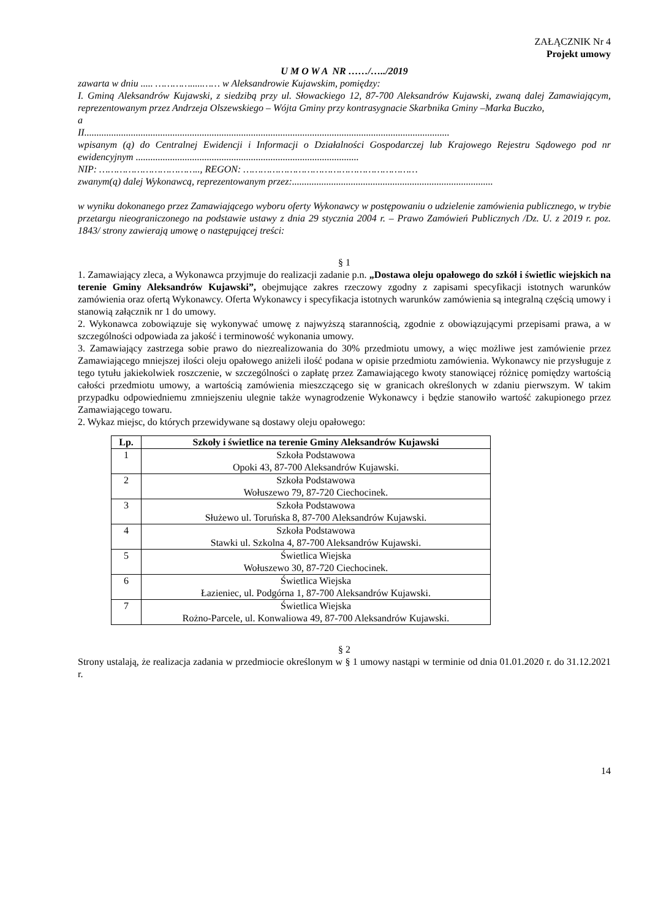ZAŁĄCZNIK Nr 4
Projekt umowy
U M O W A NR ……/…../2019
zawarta w dniu ..... ………….....…… w Aleksandrowie Kujawskim, pomiędzy:
I. Gminą Aleksandrów Kujawski, z siedzibą przy ul. Słowackiego 12, 87-700 Aleksandrów Kujawski, zwaną dalej Zamawiającym, reprezentowanym przez Andrzeja Olszewskiego – Wójta Gminy przy kontrasygnacie Skarbnika Gminy –Marka Buczko,
a
II.....................................................................................................................................................
wpisanym (ą) do Centralnej Ewidencji i Informacji o Działalności Gospodarczej lub Krajowego Rejestru Sądowego pod nr ewidencyjnym ...........................................................................................
NIP: …………………………….., REGON: ……………………………………………………
zwanym(ą) dalej Wykonawcą, reprezentowanym przez:..................................................................................
w wyniku dokonanego przez Zamawiającego wyboru oferty Wykonawcy w postępowaniu o udzielenie zamówienia publicznego, w trybie przetargu nieograniczonego na podstawie ustawy z dnia 29 stycznia 2004 r. – Prawo Zamówień Publicznych /Dz. U. z 2019 r. poz. 1843/ strony zawierają umowę o następującej treści:
§ 1
1. Zamawiający zleca, a Wykonawca przyjmuje do realizacji zadanie p.n. „Dostawa oleju opałowego do szkół i świetlic wiejskich na terenie Gminy Aleksandrów Kujawski”, obejmujące zakres rzeczowy zgodny z zapisami specyfikacji istotnych warunków zamówienia oraz ofertą Wykonawcy. Oferta Wykonawcy i specyfikacja istotnych warunków zamówienia są integralną częścią umowy i stanowią załącznik nr 1 do umowy.
2. Wykonawca zobowiązuje się wykonywać umowę z najwyższą starannością, zgodnie z obowiązującymi przepisami prawa, a w szczególności odpowiada za jakość i terminowość wykonania umowy.
3. Zamawiający zastrzega sobie prawo do niezrealizowania do 30% przedmiotu umowy, a więc możliwe jest zamówienie przez Zamawiającego mniejszej ilości oleju opałowego aniżeli ilość podana w opisie przedmiotu zamówienia. Wykonawcy nie przysługuje z tego tytułu jakiekolwiek roszczenie, w szczególności o zapłatę przez Zamawiającego kwoty stanowiącej różnicę pomiędzy wartością całości przedmiotu umowy, a wartością zamówienia mieszczącego się w granicach określonych w zdaniu pierwszym. W takim przypadku odpowiedniemu zmniejszeniu ulegnie także wynagrodzenie Wykonawcy i będzie stanowiło wartość zakupionego przez Zamawiającego towaru.
2. Wykaz miejsc, do których przewidywane są dostawy oleju opałowego:
| Lp. | Szkoły i świetlice na terenie Gminy Aleksandrów Kujawski |
| --- | --- |
| 1 | Szkoła Podstawowa Opoki 43, 87-700 Aleksandrów Kujawski. |
| 2 | Szkoła Podstawowa Wołuszewo 79, 87-720 Ciechocinek. |
| 3 | Szkoła Podstawowa Służewo ul. Toruńska 8, 87-700 Aleksandrów Kujawski. |
| 4 | Szkoła Podstawowa Stawki ul. Szkolna 4, 87-700 Aleksandrów Kujawski. |
| 5 | Świetlica Wiejska Wołuszewo 30, 87-720 Ciechocinek. |
| 6 | Świetlica Wiejska Łazieniec, ul. Podgórna 1, 87-700 Aleksandrów Kujawski. |
| 7 | Świetlica Wiejska Rożno-Parcele, ul. Konwaliowa 49, 87-700 Aleksandrów Kujawski. |
§ 2
Strony ustalają, że realizacja zadania w przedmiocie określonym w § 1 umowy nastąpi w terminie od dnia 01.01.2020 r. do 31.12.2021 r.
14